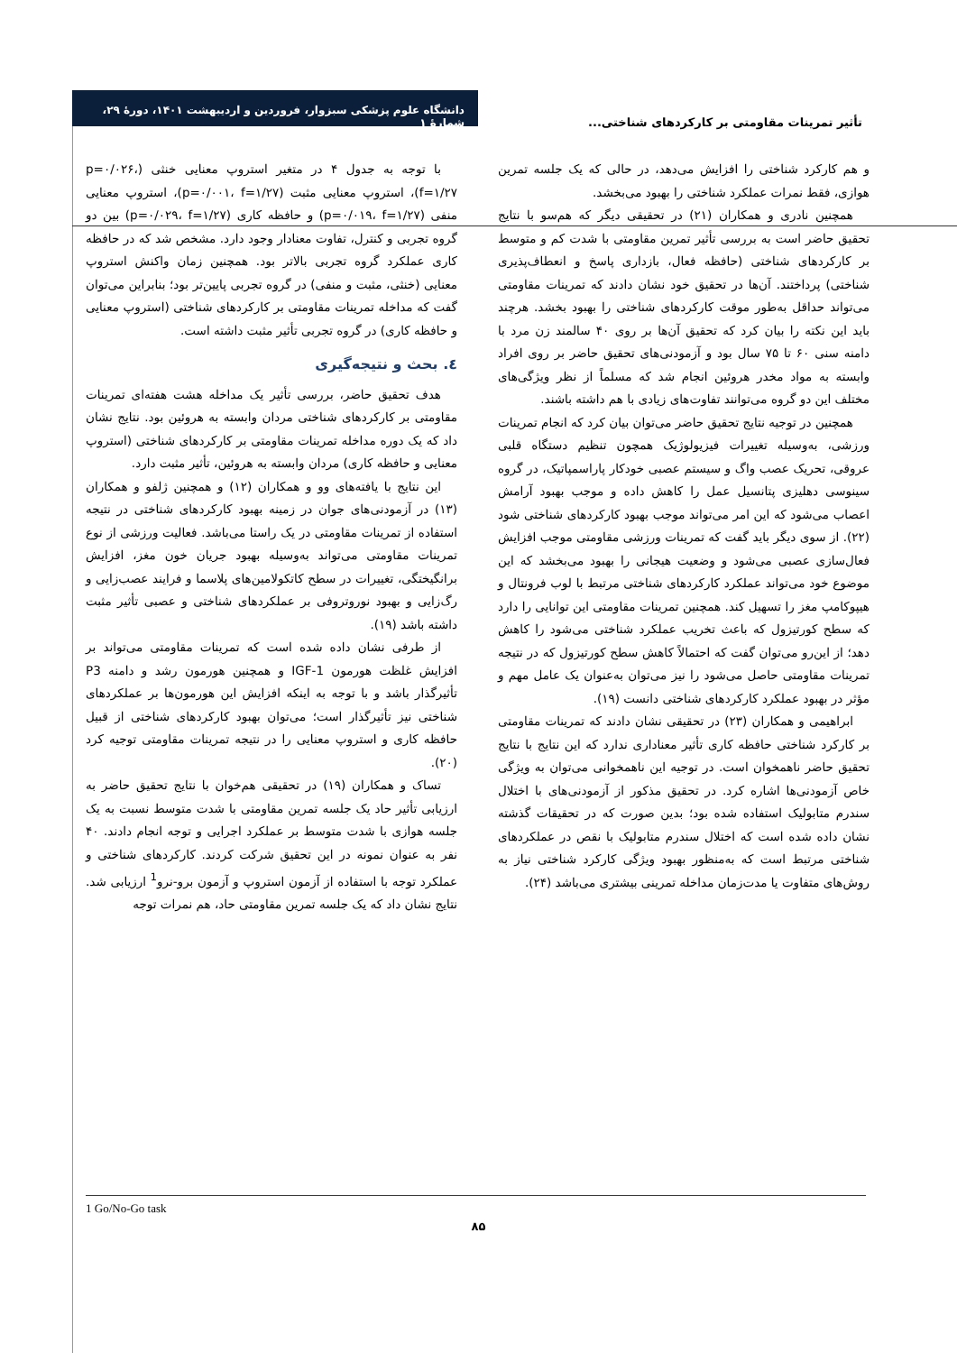دانشگاه علوم پزشکی سبزوار، فروردین و اردیبهشت ۱۴۰۱، دورهٔ ۲۹، شمارهٔ ۱
تأثیر تمرینات مقاومتی بر کارکردهای شناختی...
با توجه به جدول ۴ در متغیر استروپ معنایی خنثی (p=۰/۰۲۶، f=۱/۲۷)، استروپ معنایی مثبت (p=۰/۰۰۱، f=۱/۲۷)، استروپ معنایی منفی (p=۰/۰۱۹، f=۱/۲۷) و حافظه کاری (p=۰/۰۲۹، f=۱/۲۷) بین دو گروه تجربی و کنترل، تفاوت معنادار وجود دارد. مشخص شد که در حافظه کاری عملکرد گروه تجربی بالاتر بود. همچنین زمان واکنش استروپ معنایی (خنثی، مثبت و منفی) در گروه تجربی پایین‌تر بود؛ بنابراین می‌توان گفت که مداخله تمرینات مقاومتی بر کارکردهای شناختی (استروپ معنایی و حافظه کاری) در گروه تجربی تأثیر مثبت داشته است.
٤. بحث و نتیجه‌گیری
هدف تحقیق حاضر، بررسی تأثیر یک مداخله هشت هفته‌ای تمرینات مقاومتی بر کارکردهای شناختی مردان وابسته به هروئین بود. نتایج نشان داد که یک دوره مداخله تمرینات مقاومتی بر کارکردهای شناختی (استروپ معنایی و حافظه کاری) مردان وابسته به هروئین، تأثیر مثبت دارد.
این نتایج با یافته‌های وو و همکاران (۱۲) و همچنین ژلفو و همکاران (۱۳) در آزمودنی‌های جوان در زمینه بهبود کارکردهای شناختی در نتیجه استفاده از تمرینات مقاومتی در یک راستا می‌باشد. فعالیت ورزشی از نوع تمرینات مقاومتی می‌تواند به‌وسیله بهبود جریان خون مغز، افزایش برانگیختگی، تغییرات در سطح کاتکولامین‌های پلاسما و فرایند عصب‌زایی و رگ‌زایی و بهبود نوروتروفی بر عملکردهای شناختی و عصبی تأثیر مثبت داشته باشد (۱۹).
از طرفی نشان داده شده است که تمرینات مقاومتی می‌تواند بر افزایش غلظت هورمون IGF-1 و همچنین هورمون رشد و دامنه P3 تأثیرگذار باشد و با توجه به اینکه افزایش این هورمون‌ها بر عملکردهای شناختی نیز تأثیرگذار است؛ می‌توان بهبود کارکردهای شناختی از قبیل حافظه کاری و استروپ معنایی را در نتیجه تمرینات مقاومتی توجیه کرد (۲۰).
تساک و همکاران (۱۹) در تحقیقی هم‌خوان با نتایج تحقیق حاضر به ارزیابی تأثیر حاد یک جلسه تمرین مقاومتی با شدت متوسط نسبت به یک جلسه هوازی با شدت متوسط بر عملکرد اجرایی و توجه انجام دادند. ۴۰ نفر به عنوان نمونه در این تحقیق شرکت کردند. کارکردهای شناختی و عملکرد توجه با استفاده از آزمون استروپ و آزمون برو-نرو<sup>1</sup> ارزیابی شد. نتایج نشان داد که یک جلسه تمرین مقاومتی حاد، هم نمرات توجه
و هم کارکرد شناختی را افزایش می‌دهد، در حالی که یک جلسه تمرین هوازی، فقط نمرات عملکرد شناختی را بهبود می‌بخشد.
همچنین نادری و همکاران (۲۱) در تحقیقی دیگر که هم‌سو با نتایج تحقیق حاضر است به بررسی تأثیر تمرین مقاومتی با شدت کم و متوسط بر کارکردهای شناختی (حافظه فعال، بازداری پاسخ و انعطاف‌پذیری شناختی) پرداختند. آن‌ها در تحقیق خود نشان دادند که تمرینات مقاومتی می‌تواند حداقل به‌طور موقت کارکردهای شناختی را بهبود بخشد. هرچند باید این نکته را بیان کرد که تحقیق آن‌ها بر روی ۴۰ سالمند زن مرد با دامنه سنی ۶۰ تا ۷۵ سال بود و آزمودنی‌های تحقیق حاضر بر روی افراد وابسته به مواد مخدر هروئین انجام شد که مسلماً از نظر ویژگی‌های مختلف این دو گروه می‌توانند تفاوت‌های زیادی با هم داشته باشند.
همچنین در توجیه نتایج تحقیق حاضر می‌توان بیان کرد که انجام تمرینات ورزشی، به‌وسیله تغییرات فیزیولوژیک همچون تنظیم دستگاه قلبی عروقی، تحریک عصب واگ و سیستم عصبی خودکار پاراسمپاتیک، در گروه سینوسی دهلیزی پتانسیل عمل را کاهش داده و موجب بهبود آرامش اعصاب می‌شود که این امر می‌تواند موجب بهبود کارکردهای شناختی شود (۲۲). از سوی دیگر باید گفت که تمرینات ورزشی مقاومتی موجب افزایش فعال‌سازی عصبی می‌شود و وضعیت هیجانی را بهبود می‌بخشد که این موضوع خود می‌تواند عملکرد کارکردهای شناختی مرتبط با لوب فرونتال و هیپوکامپ مغز را تسهیل کند. همچنین تمرینات مقاومتی این توانایی را دارد که سطح کورتیزول که باعث تخریب عملکرد شناختی می‌شود را کاهش دهد؛ از این‌رو می‌توان گفت که احتمالاً کاهش سطح کورتیزول که در نتیجه تمرینات مقاومتی حاصل می‌شود را نیز می‌توان به‌عنوان یک عامل مهم و مؤثر در بهبود عملکرد کارکردهای شناختی دانست (۱۹).
ابراهیمی و همکاران (۲۳) در تحقیقی نشان دادند که تمرینات مقاومتی بر کارکرد شناختی حافظه کاری تأثیر معناداری ندارد که این نتایج با نتایج تحقیق حاضر ناهمخوان است. در توجیه این ناهمخوانی می‌توان به ویژگی خاص آزمودنی‌ها اشاره کرد. در تحقیق مذکور از آزمودنی‌های با اختلال سندرم متابولیک استفاده شده بود؛ بدین صورت که در تحقیقات گذشته نشان داده شده است که اختلال سندرم متابولیک با نقص در عملکردهای شناختی مرتبط است که به‌منظور بهبود ویژگی کارکرد شناختی نیاز به روش‌های متفاوت یا مدت‌زمان مداخله تمرینی بیشتری می‌باشد (۲۴).
1 Go/No-Go task
۸۵